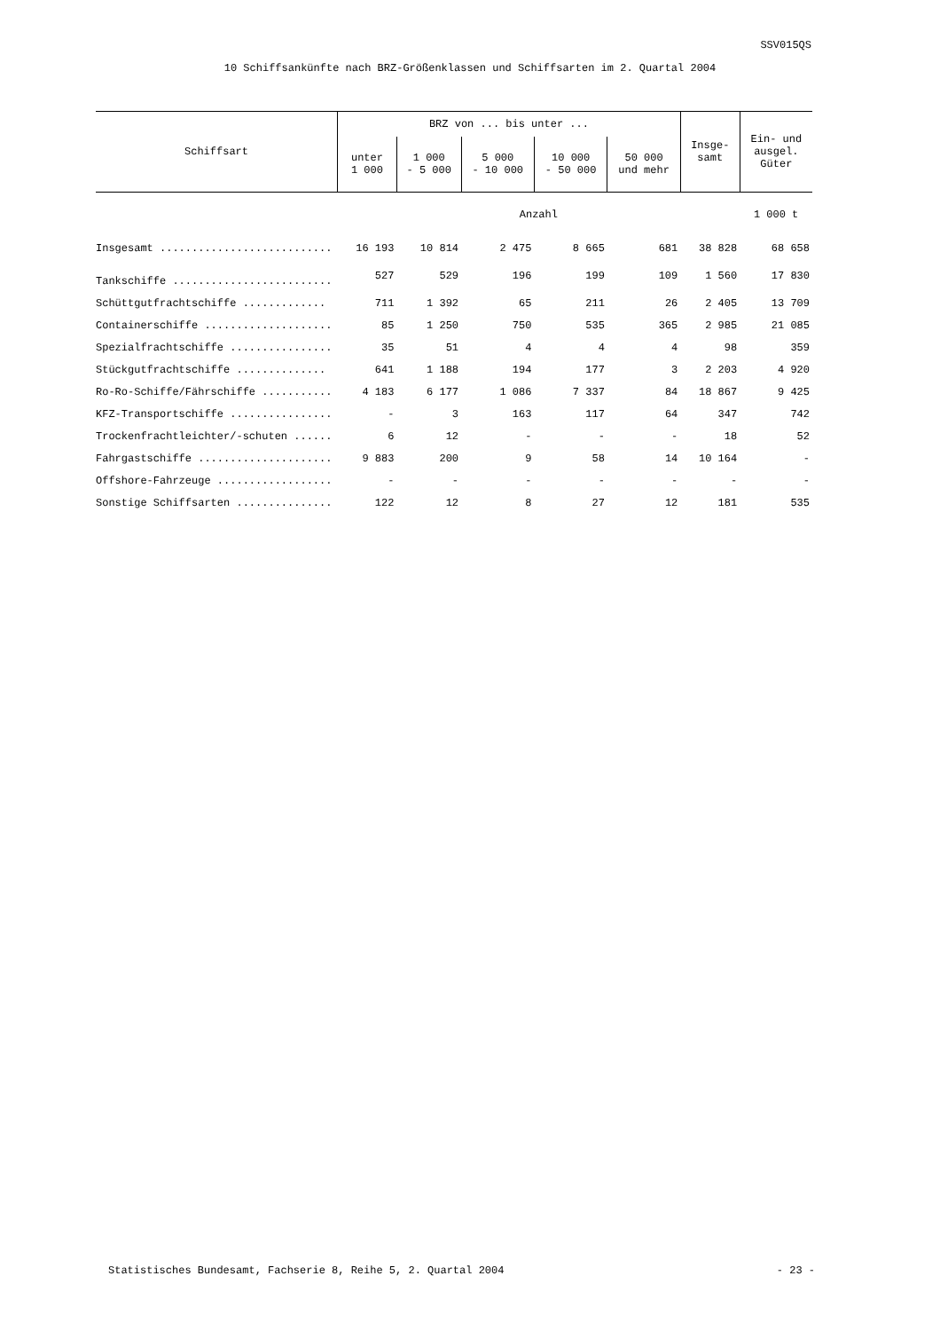SSV015QS
10 Schiffsankünfte nach BRZ-Größenklassen und Schiffsarten im 2. Quartal 2004
| Schiffsart | BRZ von ... bis unter ... | | | | | Insge- samt | Ein- und ausgel. Güter |
| --- | --- | --- | --- | --- | --- | --- | --- |
| | unter 1 000 | 1 000 - 5 000 | 5 000 - 10 000 | 10 000 - 50 000 | 50 000 und mehr | | |
| | Anzahl | | | | | | 1 000 t |
| Insgesamt ........................... | 16 193 | 10 814 | 2 475 | 8 665 | 681 | 38 828 | 68 658 |
| Tankschiffe ......................... | 527 | 529 | 196 | 199 | 109 | 1 560 | 17 830 |
| Schüttgutfrachtschiffe ............. | 711 | 1 392 | 65 | 211 | 26 | 2 405 | 13 709 |
| Containerschiffe .................... | 85 | 1 250 | 750 | 535 | 365 | 2 985 | 21 085 |
| Spezialfrachtschiffe ................ | 35 | 51 | 4 | 4 | 4 | 98 | 359 |
| Stückgutfrachtschiffe .............. | 641 | 1 188 | 194 | 177 | 3 | 2 203 | 4 920 |
| Ro-Ro-Schiffe/Fährschiffe ........... | 4 183 | 6 177 | 1 086 | 7 337 | 84 | 18 867 | 9 425 |
| KFZ-Transportschiffe ................ | - | 3 | 163 | 117 | 64 | 347 | 742 |
| Trockenfrachtleichter/-schuten ...... | 6 | 12 | - | - | - | 18 | 52 |
| Fahrgastschiffe ..................... | 9 883 | 200 | 9 | 58 | 14 | 10 164 | - |
| Offshore-Fahrzeuge .................. | - | - | - | - | - | - | - |
| Sonstige Schiffsarten ............... | 122 | 12 | 8 | 27 | 12 | 181 | 535 |
Statistisches Bundesamt, Fachserie 8, Reihe 5, 2. Quartal 2004 - 23 -